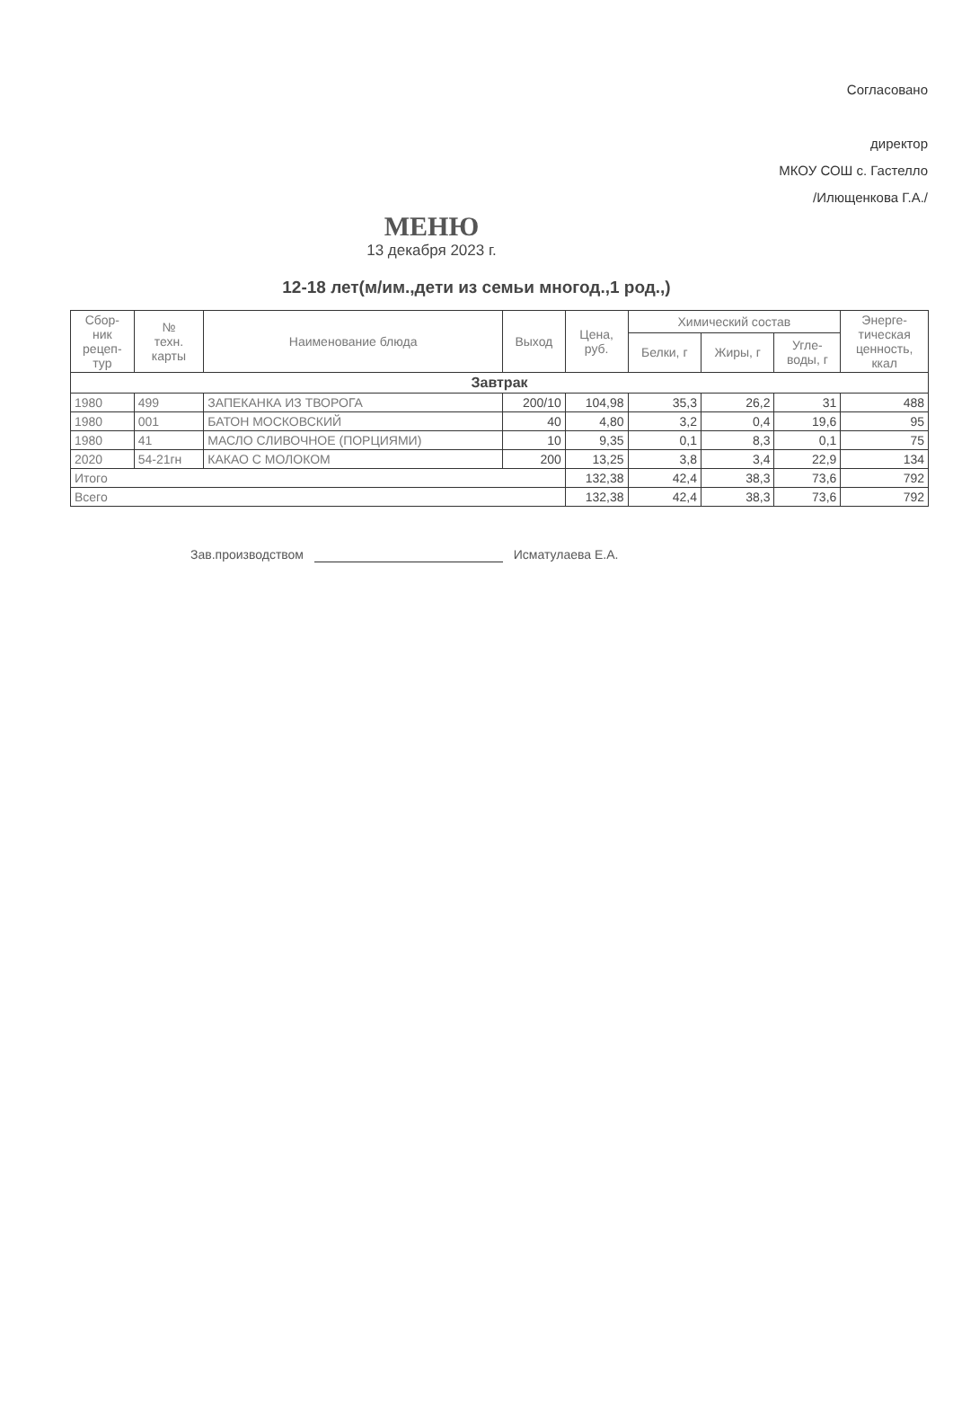Согласовано
директор
МКОУ СОШ с. Гастелло
/Илющенкова Г.А./
МЕНЮ
13 декабря 2023 г.
12-18 лет(м/им.,дети из семьи многод.,1 род.,)
| Сбор- ник рецеп- тур | № техн. карты | Наименование блюда | Выход | Цена, руб. | Химический состав | | | Энерге- тическая ценность, ккал |
| --- | --- | --- | --- | --- | --- | --- | --- | --- |
| | | | | | Белки, г | Жиры, г | Угле- воды, г | |
| Завтрак | | | | | | | | |
| 1980 | 499 | ЗАПЕКАНКА ИЗ ТВОРОГА | 200/10 | 104,98 | 35,3 | 26,2 | 31 | 488 |
| 1980 | 001 | БАТОН МОСКОВСКИЙ | 40 | 4,80 | 3,2 | 0,4 | 19,6 | 95 |
| 1980 | 41 | МАСЛО СЛИВОЧНОЕ (ПОРЦИЯМИ) | 10 | 9,35 | 0,1 | 8,3 | 0,1 | 75 |
| 2020 | 54-21гн | КАКАО С МОЛОКОМ | 200 | 13,25 | 3,8 | 3,4 | 22,9 | 134 |
| Итого | | | | 132,38 | 42,4 | 38,3 | 73,6 | 792 |
| Всего | | | | 132,38 | 42,4 | 38,3 | 73,6 | 792 |
Зав.производством Исматулаева Е.А.